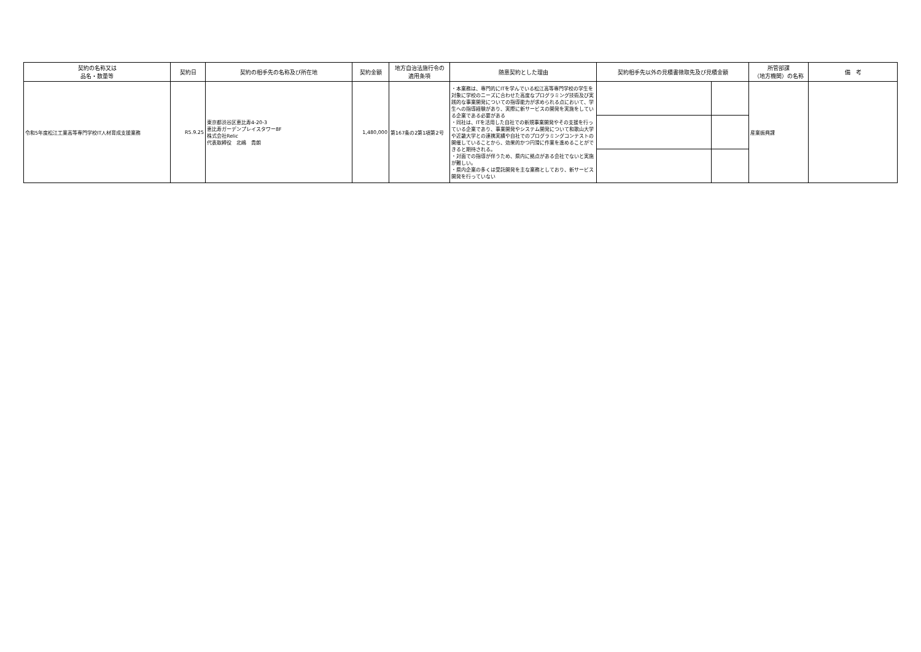| 契約の名称又は 品名・数量等 | 契約日 | 契約の相手先の名称及び所在地 | 契約金額 | 地方自治法施行令の 適用条項 | 随意契約とした理由 | 契約相手先以外の見積書徴取先及び見積金額 | | 所管部課 （地方機関）の名称 | 備 考 |
| --- | --- | --- | --- | --- | --- | --- | --- | --- | --- |
| 令和5年度松江工業高等専門学校IT人材育成支援業務 | R5.9.25 | 東京都渋谷区恵比寿4-20-3 恵比寿ガーデンプレイスタワー8F 株式会社Relic 代表取締役 北嶋 貴朗 | 1,480,000 | 第167条の2第1項第2号 | ・本業務は、専門的にITを学んでいる松江高等専門学校の学生を対象に学校のニーズに合わせた高度なプログラミング技術及び実践的な事業開発についての指導能力が求められる点において、学生への指導経験があり、実際に新サービスの開発を実施をしている企業である必要がある ・同社は、ITを活用した自社での新規事業開発やその支援を行っている企業であり、事業開発やシステム開発について和歌山大学や近畿大学との連携実績や自社でのプログラミングコンテストの開催していることから、効果的かつ円滑に作業を進めることができると期待される。 ・対面での指導が伴うため、県内に拠点がある会社でないと実施が難しい。 ・県内企業の多くは受託開発を主な業務としており、新サービス開発を行っていない | | | 産業振興課 | |